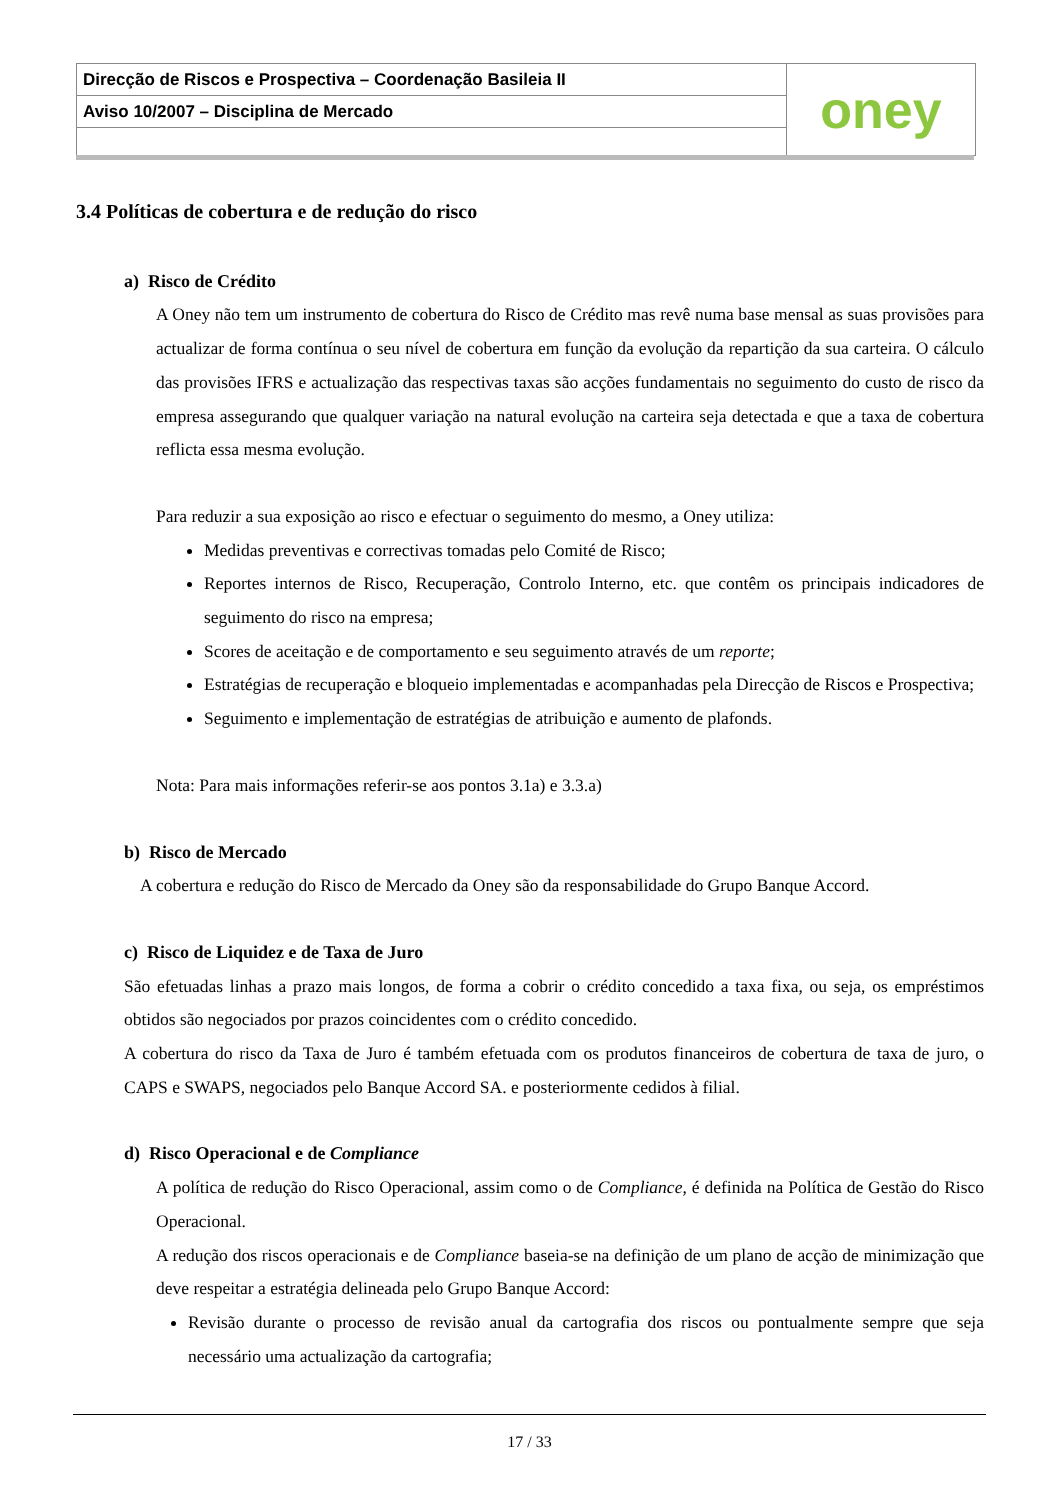Direcção de Riscos e Prospectiva – Coordenação Basileia II
Aviso 10/2007 – Disciplina de Mercado
oney
3.4 Políticas de cobertura e de redução do risco
a) Risco de Crédito
A Oney não tem um instrumento de cobertura do Risco de Crédito mas revê numa base mensal as suas provisões para actualizar de forma contínua o seu nível de cobertura em função da evolução da repartição da sua carteira. O cálculo das provisões IFRS e actualização das respectivas taxas são acções fundamentais no seguimento do custo de risco da empresa assegurando que qualquer variação na natural evolução na carteira seja detectada e que a taxa de cobertura reflicta essa mesma evolução.
Para reduzir a sua exposição ao risco e efectuar o seguimento do mesmo, a Oney utiliza:
Medidas preventivas e correctivas tomadas pelo Comité de Risco;
Reportes internos de Risco, Recuperação, Controlo Interno, etc. que contêm os principais indicadores de seguimento do risco na empresa;
Scores de aceitação e de comportamento e seu seguimento através de um reporte;
Estratégias de recuperação e bloqueio implementadas e acompanhadas pela Direcção de Riscos e Prospectiva;
Seguimento e implementação de estratégias de atribuição e aumento de plafonds.
Nota: Para mais informações referir-se aos pontos 3.1a) e 3.3.a)
b) Risco de Mercado
A cobertura e redução do Risco de Mercado da Oney são da responsabilidade do Grupo Banque Accord.
c) Risco de Liquidez e de Taxa de Juro
São efetuadas linhas a prazo mais longos, de forma a cobrir o crédito concedido a taxa fixa, ou seja, os empréstimos obtidos são negociados por prazos coincidentes com o crédito concedido.
A cobertura do risco da Taxa de Juro é também efetuada com os produtos financeiros de cobertura de taxa de juro, o CAPS e SWAPS, negociados pelo Banque Accord SA. e posteriormente cedidos à filial.
d) Risco Operacional e de Compliance
A política de redução do Risco Operacional, assim como o de Compliance, é definida na Política de Gestão do Risco Operacional.
A redução dos riscos operacionais e de Compliance baseia-se na definição de um plano de acção de minimização que deve respeitar a estratégia delineada pelo Grupo Banque Accord:
Revisão durante o processo de revisão anual da cartografia dos riscos ou pontualmente sempre que seja necessário uma actualização da cartografia;
17 / 33